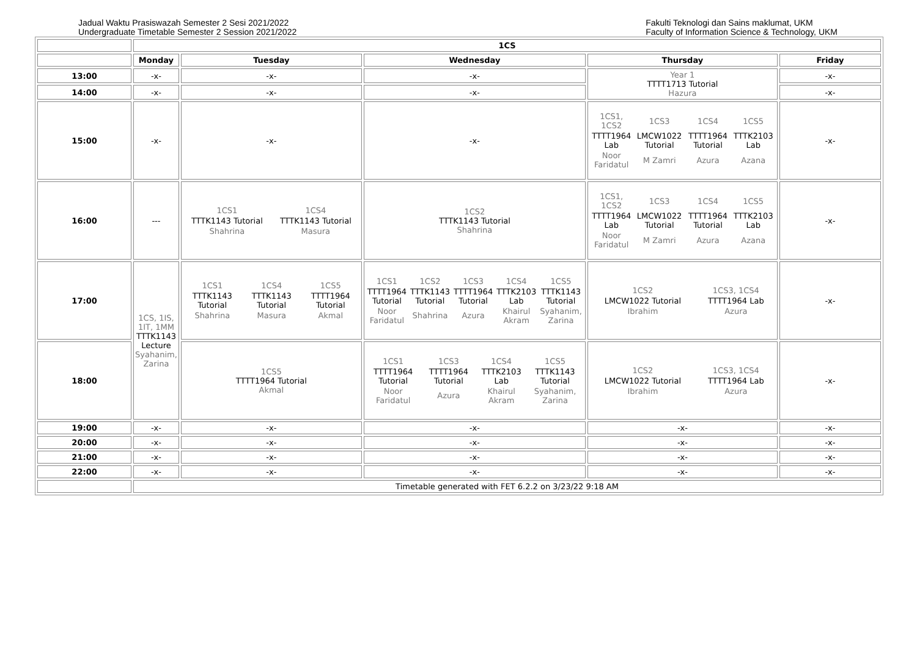Jadual Waktu Prasiswazah Semester 2 Sesi 2021/2022
Undergraduate Timetable Semester 2 Session 2021/2022
Fakulti Teknologi dan Sains maklumat, UKM
Faculty of Information Science & Technology, UKM
| | 1CS | | | | |
| | Monday | Tuesday | Wednesday | Thursday | Friday |
| 13:00 | -x- | -x- | -x- | Year 1 TTTT1713 Tutorial Hazura | -x- |
| 14:00 | -x- | -x- | -x- | | -x- |
| 15:00 | -x- | -x- | -x- | / 1CS1, 1CS2 / 1CS3 / 1CS4 / 1CS5 / / TTTT1964 Lab / LMCW1022 Tutorial / TTTT1964 Tutorial / TTTK2103 Lab / / Noor Faridatul / M Zamri / Azura / Azana / | -x- |
| 16:00 | --- | / 1CS1 / 1CS4 / / TTTK1143 Tutorial / TTTK1143 Tutorial / / Shahrina / Masura / | 1CS2 TTTK1143 Tutorial Shahrina | / 1CS1, 1CS2 / 1CS3 / 1CS4 / 1CS5 / / TTTT1964 Lab / LMCW1022 Tutorial / TTTT1964 Tutorial / TTTK2103 Lab / / Noor Faridatul / M Zamri / Azura / Azana / | -x- |
| 17:00 | 1CS, 1IS, 1IT, 1MM TTTK1143 Lecture Syahanim, Zarina | / 1CS1 / 1CS4 / 1CS5 / / TTTK1143 Tutorial / TTTK1143 Tutorial / TTTT1964 Tutorial / / Shahrina / Masura / Akmal / | / 1CS1 / 1CS2 / 1CS3 / 1CS4 / 1CS5 / / TTTT1964 Tutorial / TTTK1143 Tutorial / TTTT1964 Tutorial / TTTK2103 Lab / TTTK1143 Tutorial / / Noor Faridatul / Shahrina / Azura / Khairul Akram / Syahanim, Zarina / | / 1CS2 / 1CS3, 1CS4 / / LMCW1022 Tutorial / TTTT1964 Lab / / Ibrahim / Azura / | -x- |
| 18:00 | | 1CS5 TTTT1964 Tutorial Akmal | / 1CS1 / 1CS3 / 1CS4 / 1CS5 / / TTTT1964 Tutorial / TTTT1964 Tutorial / TTTK2103 Lab / TTTK1143 Tutorial / / Noor Faridatul / Azura / Khairul Akram / Syahanim, Zarina / | / 1CS2 / 1CS3, 1CS4 / / LMCW1022 Tutorial / TTTT1964 Lab / / Ibrahim / Azura / | -x- |
| 19:00 | -x- | -x- | -x- | -x- | -x- |
| 20:00 | -x- | -x- | -x- | -x- | -x- |
| 21:00 | -x- | -x- | -x- | -x- | -x- |
| 22:00 | -x- | -x- | -x- | -x- | -x- |
| | Timetable generated with FET 6.2.2 on 3/23/22 9:18 AM | | | | |